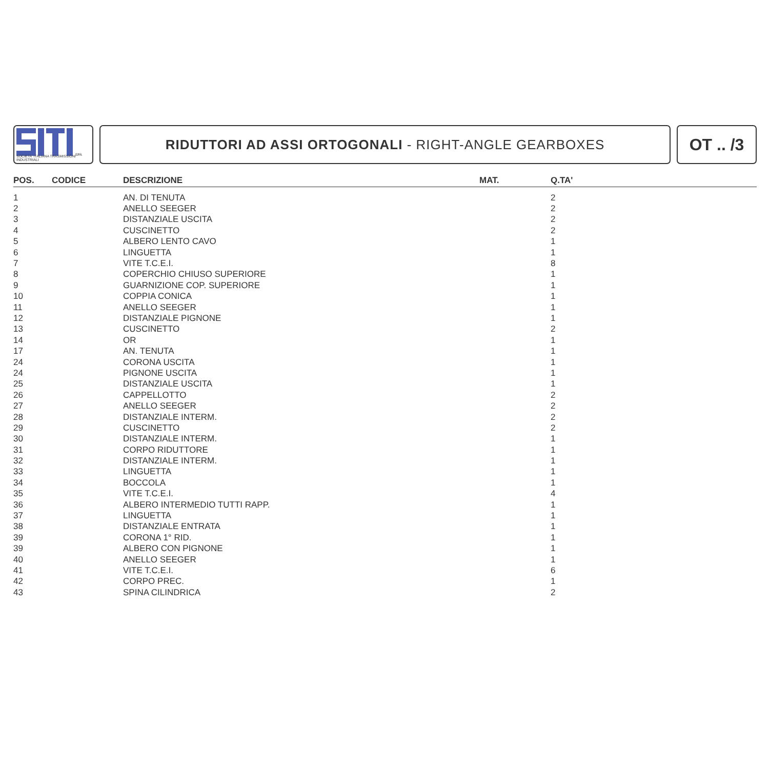SPA
SOCIETA' ITALIANA TRASMISSIONI INDUSTRIALI
RIDUTTORI AD ASSI ORTOGONALI - RIGHT-ANGLE GEARBOXES
OT .. /3
| POS. | CODICE | DESCRIZIONE | MAT. | Q.TA' |
| --- | --- | --- | --- | --- |
| 1 | | AN. DI TENUTA | | 2 |
| 2 | | ANELLO SEEGER | | 2 |
| 3 | | DISTANZIALE USCITA | | 2 |
| 4 | | CUSCINETTO | | 2 |
| 5 | | ALBERO LENTO CAVO | | 1 |
| 6 | | LINGUETTA | | 1 |
| 7 | | VITE T.C.E.I. | | 8 |
| 8 | | COPERCHIO CHIUSO SUPERIORE | | 1 |
| 9 | | GUARNIZIONE COP. SUPERIORE | | 1 |
| 10 | | COPPIA CONICA | | 1 |
| 11 | | ANELLO SEEGER | | 1 |
| 12 | | DISTANZIALE PIGNONE | | 1 |
| 13 | | CUSCINETTO | | 2 |
| 14 | | OR | | 1 |
| 17 | | AN. TENUTA | | 1 |
| 24 | | CORONA USCITA | | 1 |
| 24 | | PIGNONE USCITA | | 1 |
| 25 | | DISTANZIALE USCITA | | 1 |
| 26 | | CAPPELLOTTO | | 2 |
| 27 | | ANELLO SEEGER | | 2 |
| 28 | | DISTANZIALE INTERM. | | 2 |
| 29 | | CUSCINETTO | | 2 |
| 30 | | DISTANZIALE INTERM. | | 1 |
| 31 | | CORPO RIDUTTORE | | 1 |
| 32 | | DISTANZIALE INTERM. | | 1 |
| 33 | | LINGUETTA | | 1 |
| 34 | | BOCCOLA | | 1 |
| 35 | | VITE T.C.E.I. | | 4 |
| 36 | | ALBERO INTERMEDIO TUTTI RAPP. | | 1 |
| 37 | | LINGUETTA | | 1 |
| 38 | | DISTANZIALE ENTRATA | | 1 |
| 39 | | CORONA 1° RID. | | 1 |
| 39 | | ALBERO CON PIGNONE | | 1 |
| 40 | | ANELLO SEEGER | | 1 |
| 41 | | VITE T.C.E.I. | | 6 |
| 42 | | CORPO PREC. | | 1 |
| 43 | | SPINA CILINDRICA | | 2 |